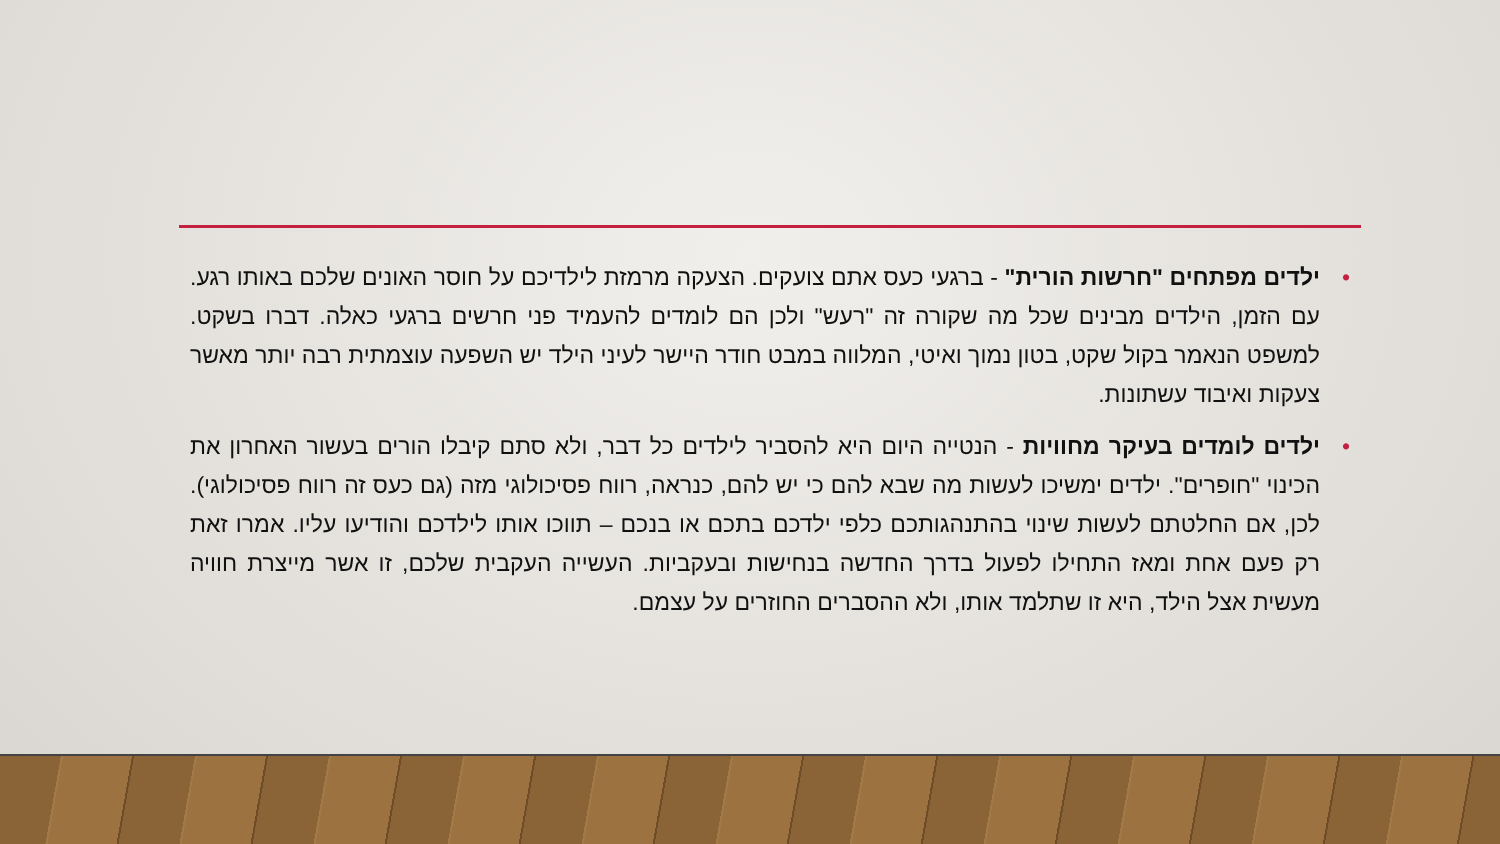• ילדים מפתחים "חרשות הורית" - ברגעי כעס אתם צועקים. הצעקה מרמזת לילדיכם על חוסר האונים שלכם באותו רגע. עם הזמן, הילדים מבינים שכל מה שקורה זה "רעש" ולכן הם לומדים להעמיד פני חרשים ברגעי כאלה. דברו בשקט. למשפט הנאמר בקול שקט, בטון נמוך ואיטי, המלווה במבט חודר היישר לעיני הילד יש השפעה עוצמתית רבה יותר מאשר צעקות ואיבוד עשתונות.
• ילדים לומדים בעיקר מחוויות - הנטייה היום היא להסביר לילדים כל דבר, ולא סתם קיבלו הורים בעשור האחרון את הכינוי "חופרים". ילדים ימשיכו לעשות מה שבא להם כי יש להם, כנראה, רווח פסיכולוגי מזה (גם כעס זה רווח פסיכולוגי). לכן, אם החלטתם לעשות שינוי בהתנהגותכם כלפי ילדכם בתכם או בנכם – תווכו אותו לילדכם והודיעו עליו. אמרו זאת רק פעם אחת ומאז התחילו לפעול בדרך החדשה בנחישות ובעקביות. העשייה העקבית שלכם, זו אשר מייצרת חוויה מעשית אצל הילד, היא זו שתלמד אותו, ולא ההסברים החוזרים על עצמם.